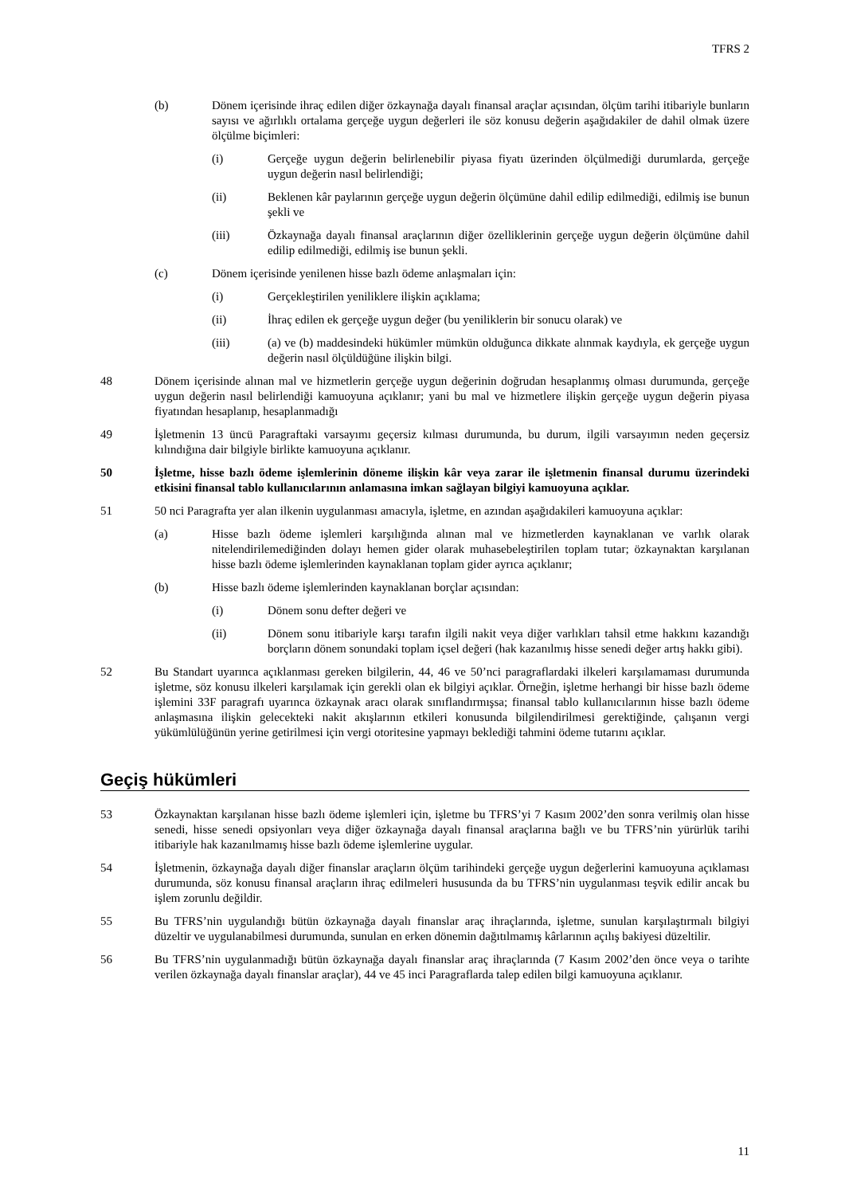TFRS 2
(b) Dönem içerisinde ihraç edilen diğer özkaynağa dayalı finansal araçlar açısından, ölçüm tarihi itibariyle bunların sayısı ve ağırlıklı ortalama gerçeğe uygun değerleri ile söz konusu değerin aşağıdakiler de dahil olmak üzere ölçülme biçimleri:
(i) Gerçeğe uygun değerin belirlenebilir piyasa fiyatı üzerinden ölçülmediği durumlarda, gerçeğe uygun değerin nasıl belirlendiği;
(ii) Beklenen kâr paylarının gerçeğe uygun değerin ölçümüne dahil edilip edilmediği, edilmiş ise bunun şekli ve
(iii) Özkaynağa dayalı finansal araçlarının diğer özelliklerinin gerçeğe uygun değerin ölçümüne dahil edilip edilmediği, edilmiş ise bunun şekli.
(c) Dönem içerisinde yenilenen hisse bazlı ödeme anlaşmaları için:
(i) Gerçekleştirilen yeniliklere ilişkin açıklama;
(ii) İhraç edilen ek gerçeğe uygun değer (bu yeniliklerin bir sonucu olarak) ve
(iii) (a) ve (b) maddesindeki hükümler mümkün olduğunca dikkate alınmak kaydıyla, ek gerçeğe uygun değerin nasıl ölçüldüğüne ilişkin bilgi.
48 Dönem içerisinde alınan mal ve hizmetlerin gerçeğe uygun değerinin doğrudan hesaplanmış olması durumunda, gerçeğe uygun değerin nasıl belirlendiği kamuoyuna açıklanır; yani bu mal ve hizmetlere ilişkin gerçeğe uygun değerin piyasa fiyatından hesaplanıp, hesaplanmadığı
49 İşletmenin 13 üncü Paragraftaki varsayımı geçersiz kılması durumunda, bu durum, ilgili varsayımın neden geçersiz kılındığına dair bilgiyle birlikte kamuoyuna açıklanır.
50 İşletme, hisse bazlı ödeme işlemlerinin döneme ilişkin kâr veya zarar ile işletmenin finansal durumu üzerindeki etkisini finansal tablo kullanıcılarının anlamasına imkan sağlayan bilgiyi kamuoyuna açıklar.
51 50 nci Paragrafta yer alan ilkenin uygulanması amacıyla, işletme, en azından aşağıdakileri kamuoyuna açıklar:
(a) Hisse bazlı ödeme işlemleri karşılığında alınan mal ve hizmetlerden kaynaklanan ve varlık olarak nitelendirilemediğinden dolayı hemen gider olarak muhasebeleştirilen toplam tutar; özkaynaktan karşılanan hisse bazlı ödeme işlemlerinden kaynaklanan toplam gider ayrıca açıklanır;
(b) Hisse bazlı ödeme işlemlerinden kaynaklanan borçlar açısından:
(i) Dönem sonu defter değeri ve
(ii) Dönem sonu itibariyle karşı tarafın ilgili nakit veya diğer varlıkları tahsil etme hakkını kazandığı borçların dönem sonundaki toplam içsel değeri (hak kazanılmış hisse senedi değer artış hakkı gibi).
52 Bu Standart uyarınca açıklanması gereken bilgilerin, 44, 46 ve 50’nci paragraflardaki ilkeleri karşılamaması durumunda işletme, söz konusu ilkeleri karşılamak için gerekli olan ek bilgiyi açıklar. Örneğin, işletme herhangi bir hisse bazlı ödeme işlemini 33F paragrafı uyarınca özkaynak aracı olarak sınıflandırmışsa; finansal tablo kullanıcılarının hisse bazlı ödeme anlaşmasına ilişkin gelecekteki nakit akışlarının etkileri konusunda bilgilendirilmesi gerektiğinde, çalışanın vergi yükümlülüğünün yerine getirilmesi için vergi otoritesine yapmayı beklediği tahmini ödeme tutarını açıklar.
Geçiş hükümleri
53 Özkaynaktan karşılanan hisse bazlı ödeme işlemleri için, işletme bu TFRS’yi 7 Kasım 2002’den sonra verilmiş olan hisse senedi, hisse senedi opsiyonları veya diğer özkaynağa dayalı finansal araçlarına bağlı ve bu TFRS’nin yürürlük tarihi itibariyle hak kazanılmamış hisse bazlı ödeme işlemlerine uygular.
54 İşletmenin, özkaynağa dayalı diğer finanslar araçların ölçüm tarihindeki gerçeğe uygun değerlerini kamuoyuna açıklaması durumunda, söz konusu finansal araçların ihraç edilmeleri hususunda da bu TFRS’nin uygulanması teşvik edilir ancak bu işlem zorunlu değildir.
55 Bu TFRS’nin uygulandığı bütün özkaynağa dayalı finanslar araç ihraçlarında, işletme, sunulan karşılaştırmalı bilgiyi düzeltir ve uygulanabilmesi durumunda, sunulan en erken dönemin dağıtılmamış kârlarının açılış bakiyesi düzeltilir.
56 Bu TFRS’nin uygulanmadığı bütün özkaynağa dayalı finanslar araç ihraçlarında (7 Kasım 2002’den önce veya o tarihte verilen özkaynağa dayalı finanslar araçlar), 44 ve 45 inci Paragraflarda talep edilen bilgi kamuoyuna açıklanır.
11